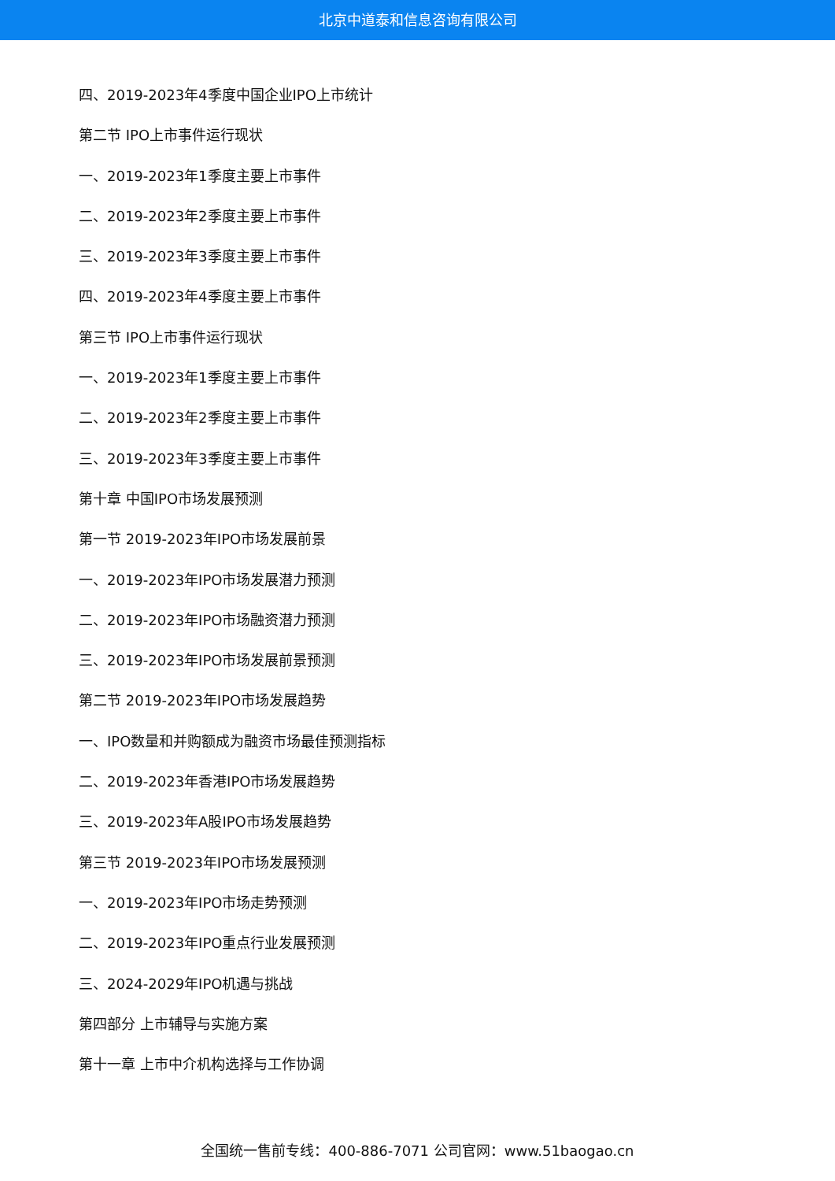北京中道泰和信息咨询有限公司
四、2019-2023年4季度中国企业IPO上市统计
第二节 IPO上市事件运行现状
一、2019-2023年1季度主要上市事件
二、2019-2023年2季度主要上市事件
三、2019-2023年3季度主要上市事件
四、2019-2023年4季度主要上市事件
第三节 IPO上市事件运行现状
一、2019-2023年1季度主要上市事件
二、2019-2023年2季度主要上市事件
三、2019-2023年3季度主要上市事件
第十章 中国IPO市场发展预测
第一节 2019-2023年IPO市场发展前景
一、2019-2023年IPO市场发展潜力预测
二、2019-2023年IPO市场融资潜力预测
三、2019-2023年IPO市场发展前景预测
第二节 2019-2023年IPO市场发展趋势
一、IPO数量和并购额成为融资市场最佳预测指标
二、2019-2023年香港IPO市场发展趋势
三、2019-2023年A股IPO市场发展趋势
第三节 2019-2023年IPO市场发展预测
一、2019-2023年IPO市场走势预测
二、2019-2023年IPO重点行业发展预测
三、2024-2029年IPO机遇与挑战
第四部分 上市辅导与实施方案
第十一章 上市中介机构选择与工作协调
全国统一售前专线：400-886-7071 公司官网：www.51baogao.cn